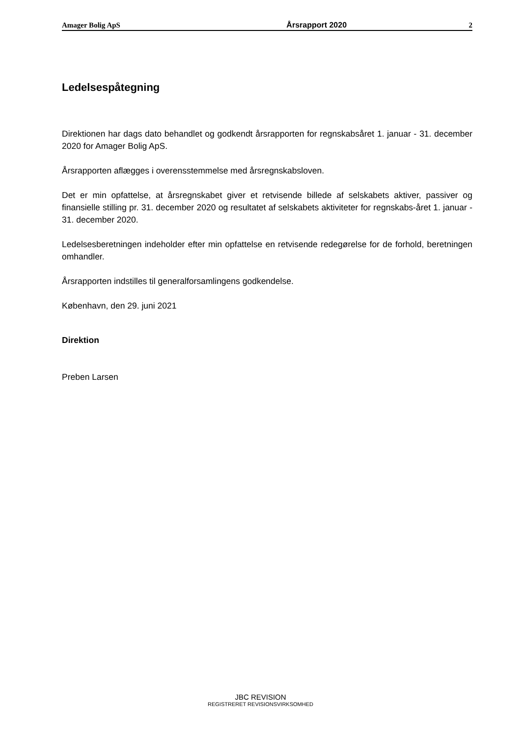Amager Bolig ApS Årsrapport 2020 2
Ledelsespåtegning
Direktionen har dags dato behandlet og godkendt årsrapporten for regnskabsåret 1. januar - 31. december 2020 for Amager Bolig ApS.
Årsrapporten aflægges i overensstemmelse med årsregnskabsloven.
Det er min opfattelse, at årsregnskabet giver et retvisende billede af selskabets aktiver, passiver og finansielle stilling pr. 31. december 2020 og resultatet af selskabets aktiviteter for regnskabs-året 1. januar - 31. december 2020.
Ledelsesberetningen indeholder efter min opfattelse en retvisende redegørelse for de forhold, beretningen omhandler.
Årsrapporten indstilles til generalforsamlingens godkendelse.
København, den 29. juni 2021
Direktion
Preben Larsen
JBC REVISION
REGISTRERET REVISIONSVIRKSOMHED